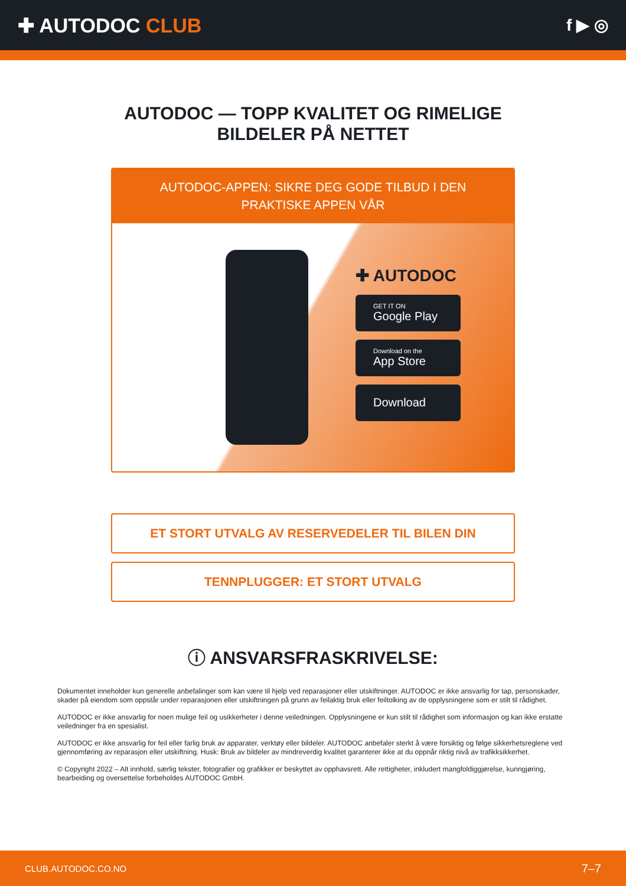✚ AUTODOC CLUB
f ▶ ◎
AUTODOC — TOPP KVALITET OG RIMELIGE BILDELER PÅ NETTET
AUTODOC-APPEN: SIKRE DEG GODE TILBUD I DEN PRAKTISKE APPEN VÅR
✚ AUTODOC
GET IT ON
Google Play
Download on the
App Store
Download
ET STORT UTVALG AV RESERVEDELER TIL BILEN DIN
TENNPLUGGER: ET STORT UTVALG
ⓘ ANSVARSFRASKRIVELSE:
Dokumentet inneholder kun generelle anbefalinger som kan være til hjelp ved reparasjoner eller utskiftninger. AUTODOC er ikke ansvarlig for tap, personskader, skader på eiendom som oppstår under reparasjonen eller utskiftningen på grunn av feilaktig bruk eller feiltolking av de opplysningene som er stilt til rådighet.
AUTODOC er ikke ansvarlig for noen mulige feil og usikkerheter i denne veiledningen. Opplysningene er kun stilt til rådighet som informasjon og kan ikke erstatte veiledninger fra en spesialist.
AUTODOC er ikke ansvarlig for feil eller farlig bruk av apparater, verktøy eller bildeler. AUTODOC anbefaler sterkt å være forsiktig og følge sikkerhetsreglene ved gjennomføring av reparasjon eller utskiftning. Husk: Bruk av bildeler av mindreverdig kvalitet garanterer ikke at du oppnår riktig nivå av trafikksikkerhet.
© Copyright 2022 – Alt innhold, særlig tekster, fotografier og grafikker er beskyttet av opphavsrett. Alle rettigheter, inkludert mangfoldiggjørelse, kunngjøring, bearbeiding og oversettelse forbeholdes AUTODOC GmbH.
CLUB.AUTODOC.CO.NO 7–7